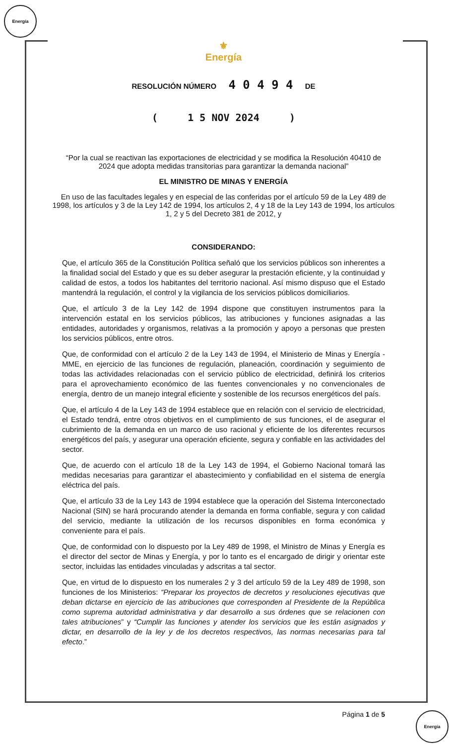Energía
Energía
⚜
Energía
RESOLUCIÓN NÚMERO 4 0 4 9 4 DE
( 1 5 NOV 2024 )
“Por la cual se reactivan las exportaciones de electricidad y se modifica la Resolución 40410 de 2024 que adopta medidas transitorias para garantizar la demanda nacional”
EL MINISTRO DE MINAS Y ENERGÍA
En uso de las facultades legales y en especial de las conferidas por el artículo 59 de la Ley 489 de 1998, los artículos y 3 de la Ley 142 de 1994, los artículos 2, 4 y 18 de la Ley 143 de 1994, los artículos 1, 2 y 5 del Decreto 381 de 2012, y
CONSIDERANDO:
Que, el artículo 365 de la Constitución Política señaló que los servicios públicos son inherentes a la finalidad social del Estado y que es su deber asegurar la prestación eficiente, y la continuidad y calidad de estos, a todos los habitantes del territorio nacional. Así mismo dispuso que el Estado mantendrá la regulación, el control y la vigilancia de los servicios públicos domiciliarios.
Que, el artículo 3 de la Ley 142 de 1994 dispone que constituyen instrumentos para la intervención estatal en los servicios públicos, las atribuciones y funciones asignadas a las entidades, autoridades y organismos, relativas a la promoción y apoyo a personas que presten los servicios públicos, entre otros.
Que, de conformidad con el artículo 2 de la Ley 143 de 1994, el Ministerio de Minas y Energía - MME, en ejercicio de las funciones de regulación, planeación, coordinación y seguimiento de todas las actividades relacionadas con el servicio público de electricidad, definirá los criterios para el aprovechamiento económico de las fuentes convencionales y no convencionales de energía, dentro de un manejo integral eficiente y sostenible de los recursos energéticos del país.
Que, el artículo 4 de la Ley 143 de 1994 establece que en relación con el servicio de electricidad, el Estado tendrá, entre otros objetivos en el cumplimiento de sus funciones, el de asegurar el cubrimiento de la demanda en un marco de uso racional y eficiente de los diferentes recursos energéticos del país, y asegurar una operación eficiente, segura y confiable en las actividades del sector.
Que, de acuerdo con el artículo 18 de la Ley 143 de 1994, el Gobierno Nacional tomará las medidas necesarias para garantizar el abastecimiento y confiabilidad en el sistema de energía eléctrica del país.
Que, el artículo 33 de la Ley 143 de 1994 establece que la operación del Sistema Interconectado Nacional (SIN) se hará procurando atender la demanda en forma confiable, segura y con calidad del servicio, mediante la utilización de los recursos disponibles en forma económica y conveniente para el país.
Que, de conformidad con lo dispuesto por la Ley 489 de 1998, el Ministro de Minas y Energía es el director del sector de Minas y Energía, y por lo tanto es el encargado de dirigir y orientar este sector, incluidas las entidades vinculadas y adscritas a tal sector.
Que, en virtud de lo dispuesto en los numerales 2 y 3 del artículo 59 de la Ley 489 de 1998, son funciones de los Ministerios: “Preparar los proyectos de decretos y resoluciones ejecutivas que deban dictarse en ejercicio de las atribuciones que corresponden al Presidente de la República como suprema autoridad administrativa y dar desarrollo a sus órdenes que se relacionen con tales atribuciones” y “Cumplir las funciones y atender los servicios que les están asignados y dictar, en desarrollo de la ley y de los decretos respectivos, las normas necesarias para tal efecto.”
Página 1 de 5